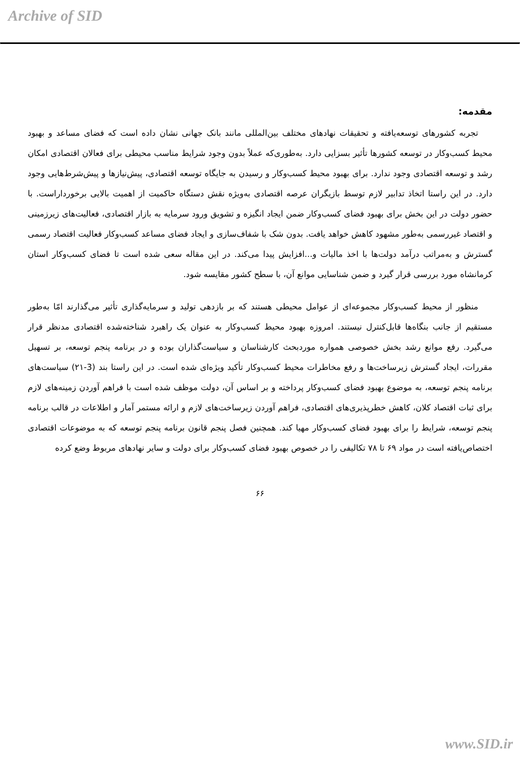Archive of SID
مقدمه:
تجربه کشورهای توسعه‌یافته و تحقیقات نهادهای مختلف بین‌المللی مانند بانک جهانی نشان داده است که فضای مساعد و بهبود محیط کسب‌وکار در توسعه کشورها تأثیر بسزایی دارد. به‌طوری‌که عملاً بدون وجود شرایط مناسب محیطی برای فعالان اقتصادی امکان رشد و توسعه اقتصادی وجود ندارد. برای بهبود محیط کسب‌وکار و رسیدن به جایگاه توسعه اقتصادی، پیش‌نیازها و پیش‌شرط‌هایی وجود دارد. در این راستا اتخاذ تدابیر لازم توسط بازیگران عرصه اقتصادی به‌ویژه نقش دستگاه حاکمیت از اهمیت بالایی برخورداراست. با حضور دولت در این بخش برای بهبود فضای کسب‌وکار ضمن ایجاد انگیزه و تشویق ورود سرمایه به بازار اقتصادی، فعالیت‌های زیرزمینی و اقتصاد غیررسمی به‌طور مشهود کاهش خواهد یافت. بدون شک با شفاف‌سازی و ایجاد فضای مساعد کسب‌وکار فعالیت اقتصاد رسمی گسترش و به‌مراتب درآمد دولت‌ها با اخذ مالیات و...افزایش پیدا می‌کند. در این مقاله سعی شده است تا فضای کسب‌وکار استان کرمانشاه مورد بررسی قرار گیرد و ضمن شناسایی موانع آن، با سطح کشور مقایسه شود.
منظور از محیط کسب‌وکار مجموعه‌ای از عوامل محیطی هستند که بر بازدهی تولید و سرمایه‌گذاری تأثیر می‌گذارند امّا به‌طور مستقیم از جانب بنگاه‌ها قابل‌کنترل نیستند. امروزه بهبود محیط کسب‌وکار به عنوان یک راهبرد شناخته‌شده اقتصادی مدنظر قرار می‌گیرد. رفع موانع رشد بخش خصوصی همواره موردبحث کارشناسان و سیاست‌گذاران بوده و در برنامه پنجم توسعه، بر تسهیل مقررات، ایجاد گسترش زیرساخت‌ها و رفع مخاطرات محیط کسب‌وکار تأکید ویژه‌ای شده است. در این راستا بند (3-۲۱) سیاست‌های برنامه پنجم توسعه، به موضوع بهبود فضای کسب‌وکار پرداخته و بر اساس آن، دولت موظف شده است با فراهم آوردن زمینه‌های لازم برای ثبات اقتصاد کلان، کاهش خطرپذیری‌های اقتصادی، فراهم آوردن زیرساخت‌های لازم و ارائه مستمر آمار و اطلاعات در قالب برنامه پنجم توسعه، شرایط را برای بهبود فضای کسب‌وکار مهیا کند. همچنین فصل پنجم قانون برنامه پنجم توسعه که به موضوعات اقتصادی اختصاص‌یافته است در مواد ۶۹ تا ۷۸ تکالیفی را در خصوص بهبود فضای کسب‌وکار برای دولت و سایر نهادهای مربوط وضع کرده
۶۶
www.SID.ir